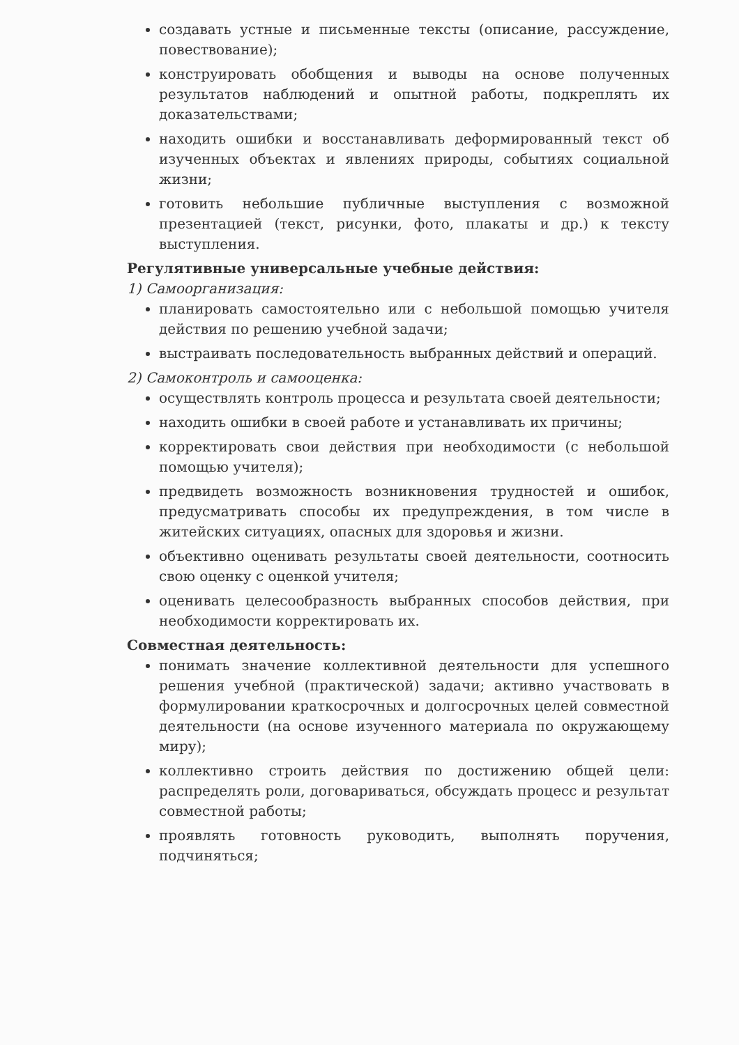создавать устные и письменные тексты (описание, рассуждение, повествование);
конструировать обобщения и выводы на основе полученных результатов наблюдений и опытной работы, подкреплять их доказательствами;
находить ошибки и восстанавливать деформированный текст об изученных объектах и явлениях природы, событиях социальной жизни;
готовить небольшие публичные выступления с возможной презентацией (текст, рисунки, фото, плакаты и др.) к тексту выступления.
Регулятивные универсальные учебные действия:
1) Самоорганизация:
планировать самостоятельно или с небольшой помощью учителя действия по решению учебной задачи;
выстраивать последовательность выбранных действий и операций.
2) Самоконтроль и самооценка:
осуществлять контроль процесса и результата своей деятельности;
находить ошибки в своей работе и устанавливать их причины;
корректировать свои действия при необходимости (с небольшой помощью учителя);
предвидеть возможность возникновения трудностей и ошибок, предусматривать способы их предупреждения, в том числе в житейских ситуациях, опасных для здоровья и жизни.
объективно оценивать результаты своей деятельности, соотносить свою оценку с оценкой учителя;
оценивать целесообразность выбранных способов действия, при необходимости корректировать их.
Совместная деятельность:
понимать значение коллективной деятельности для успешного решения учебной (практической) задачи; активно участвовать в формулировании краткосрочных и долгосрочных целей совместной деятельности (на основе изученного материала по окружающему миру);
коллективно строить действия по достижению общей цели: распределять роли, договариваться, обсуждать процесс и результат совместной работы;
проявлять готовность руководить, выполнять поручения, подчиняться;